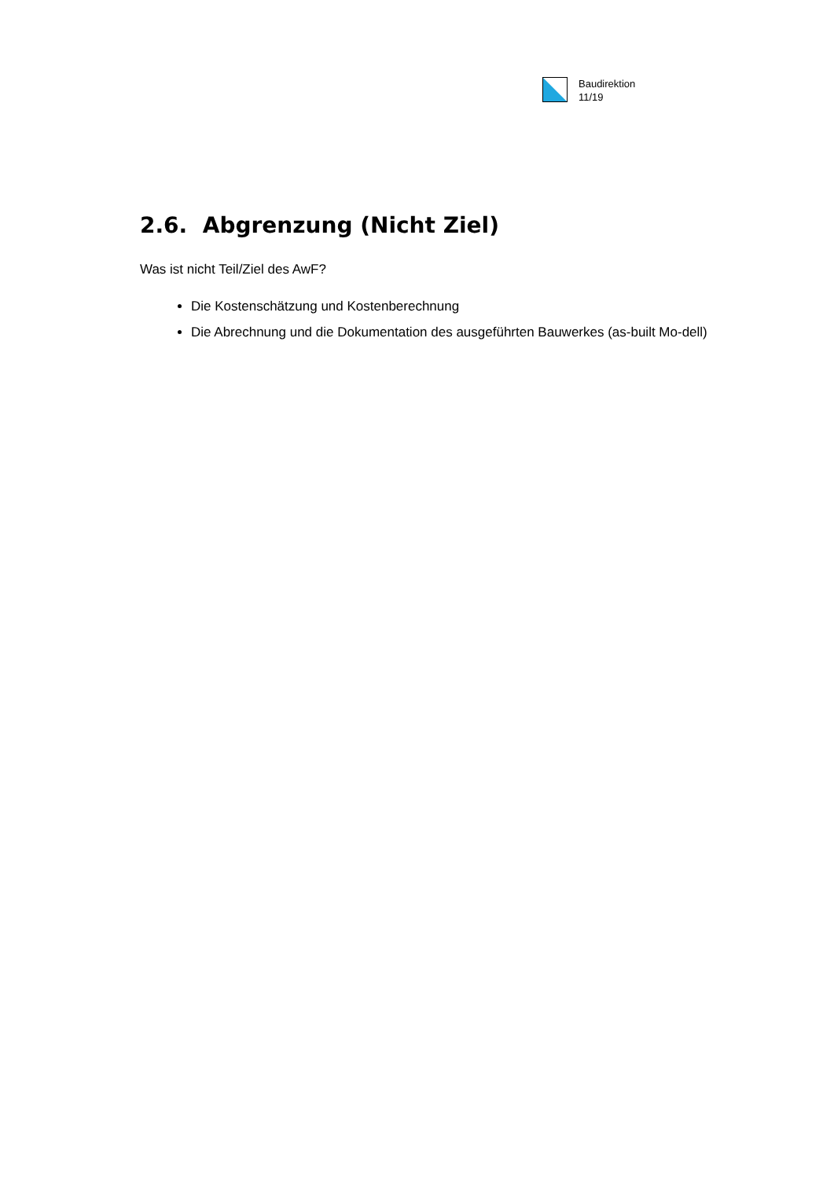Baudirektion
11/19
2.6. Abgrenzung (Nicht Ziel)
Was ist nicht Teil/Ziel des AwF?
Die Kostenschätzung und Kostenberechnung
Die Abrechnung und die Dokumentation des ausgeführten Bauwerkes (as-built Mo-dell)